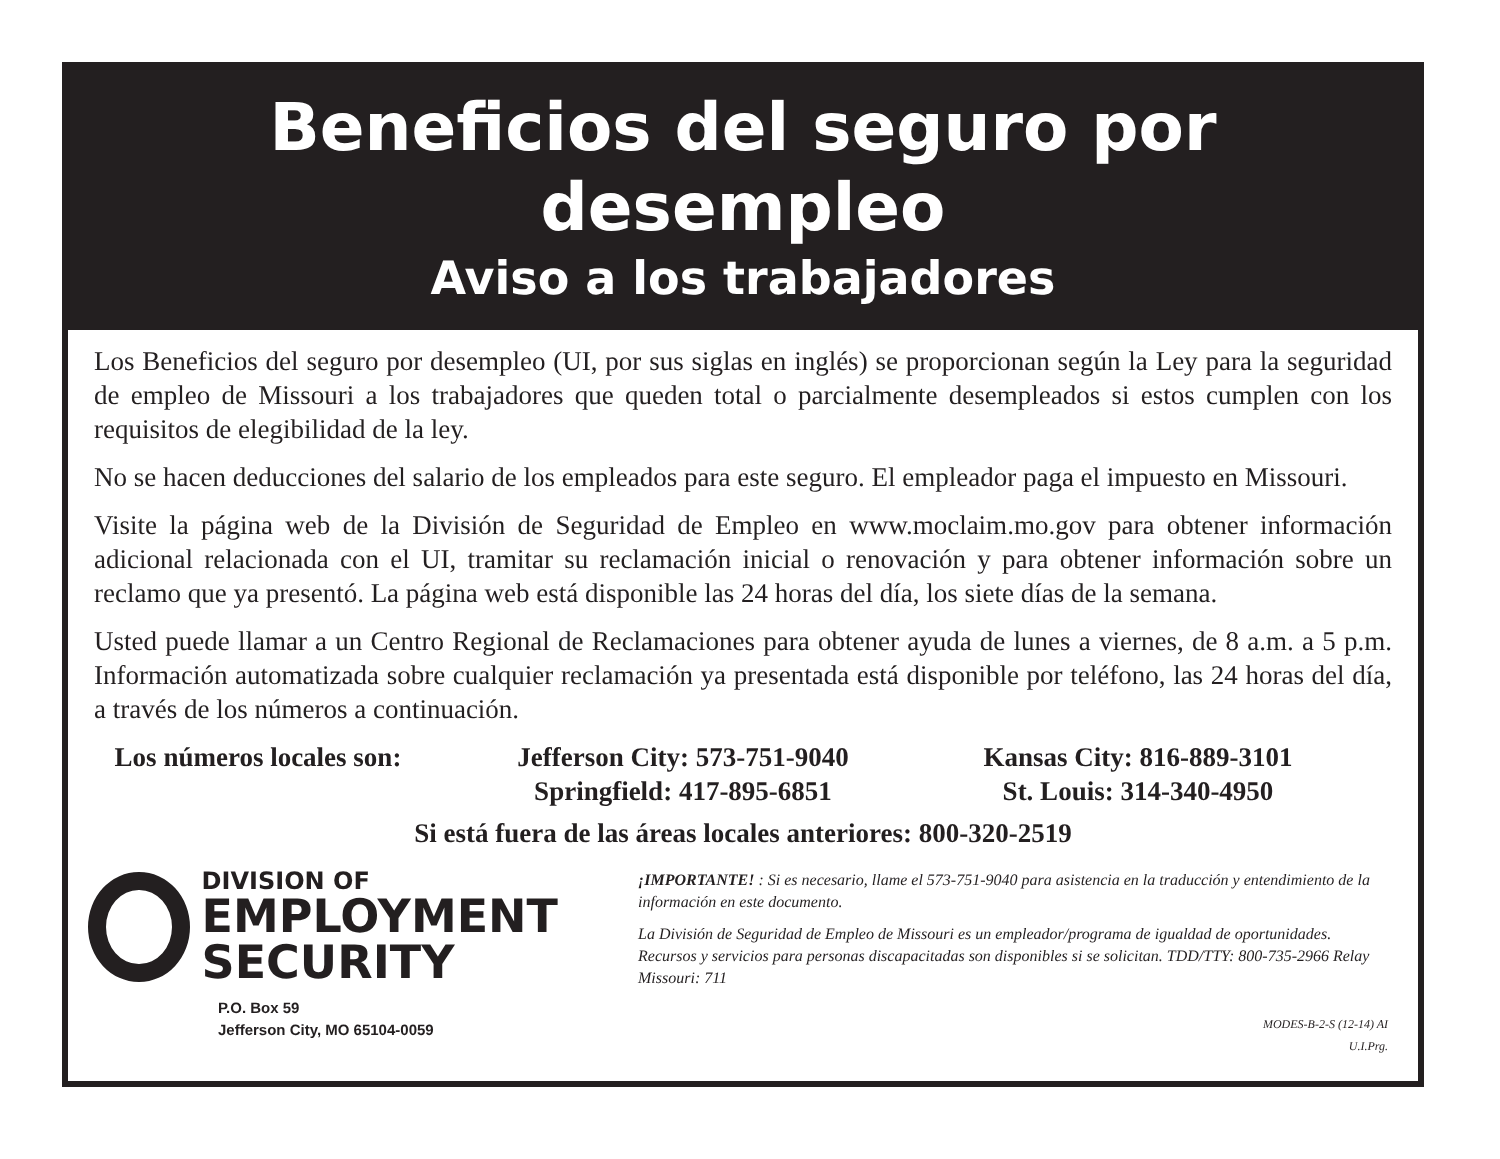Beneficios del seguro por desempleo
Aviso a los trabajadores
Los Beneficios del seguro por desempleo (UI, por sus siglas en inglés) se proporcionan según la Ley para la seguridad de empleo de Missouri a los trabajadores que queden total o parcialmente desempleados si estos cumplen con los requisitos de elegibilidad de la ley.
No se hacen deducciones del salario de los empleados para este seguro. El empleador paga el impuesto en Missouri.
Visite la página web de la División de Seguridad de Empleo en www.moclaim.mo.gov para obtener información adicional relacionada con el UI, tramitar su reclamación inicial o renovación y para obtener información sobre un reclamo que ya presentó. La página web está disponible las 24 horas del día, los siete días de la semana.
Usted puede llamar a un Centro Regional de Reclamaciones para obtener ayuda de lunes a viernes, de 8 a.m. a 5 p.m. Información automatizada sobre cualquier reclamación ya presentada está disponible por teléfono, las 24 horas del día, a través de los números a continuación.
Los números locales son:
Jefferson City: 573-751-9040
Springfield: 417-895-6851
Kansas City: 816-889-3101
St. Louis: 314-340-4950
Si está fuera de las áreas locales anteriores: 800-320-2519
DIVISION OF
EMPLOYMENT
SECURITY
P.O. Box 59
Jefferson City, MO 65104-0059
¡IMPORTANTE! : Si es necesario, llame el 573-751-9040 para asistencia en la traducción y entendimiento de la información en este documento.
La División de Seguridad de Empleo de Missouri es un empleador/programa de igualdad de oportunidades. Recursos y servicios para personas discapacitadas son disponibles si se solicitan. TDD/TTY: 800-735-2966 Relay Missouri: 711
MODES-B-2-S (12-14) AI
U.I.Prg.